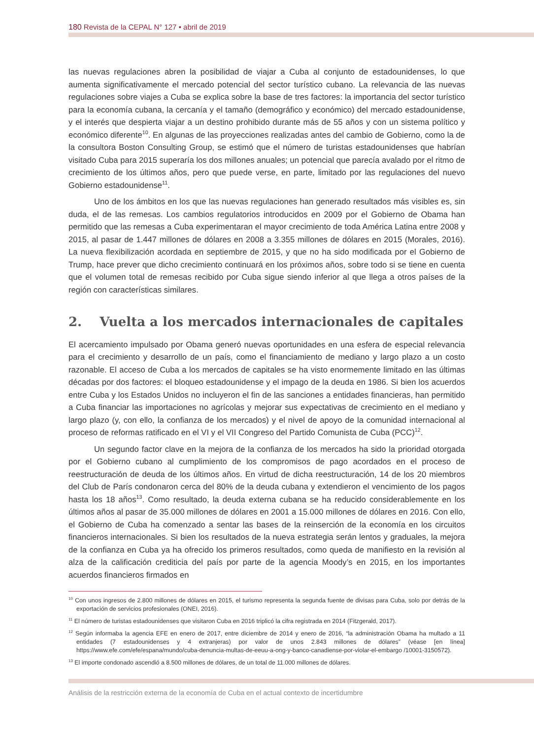180 Revista de la CEPAL N° 127 • abril de 2019
las nuevas regulaciones abren la posibilidad de viajar a Cuba al conjunto de estadounidenses, lo que aumenta significativamente el mercado potencial del sector turístico cubano. La relevancia de las nuevas regulaciones sobre viajes a Cuba se explica sobre la base de tres factores: la importancia del sector turístico para la economía cubana, la cercanía y el tamaño (demográfico y económico) del mercado estadounidense, y el interés que despierta viajar a un destino prohibido durante más de 55 años y con un sistema político y económico diferente<sup>10</sup>. En algunas de las proyecciones realizadas antes del cambio de Gobierno, como la de la consultora Boston Consulting Group, se estimó que el número de turistas estadounidenses que habrían visitado Cuba para 2015 superaría los dos millones anuales; un potencial que parecía avalado por el ritmo de crecimiento de los últimos años, pero que puede verse, en parte, limitado por las regulaciones del nuevo Gobierno estadounidense<sup>11</sup>.
Uno de los ámbitos en los que las nuevas regulaciones han generado resultados más visibles es, sin duda, el de las remesas. Los cambios regulatorios introducidos en 2009 por el Gobierno de Obama han permitido que las remesas a Cuba experimentaran el mayor crecimiento de toda América Latina entre 2008 y 2015, al pasar de 1.447 millones de dólares en 2008 a 3.355 millones de dólares en 2015 (Morales, 2016). La nueva flexibilización acordada en septiembre de 2015, y que no ha sido modificada por el Gobierno de Trump, hace prever que dicho crecimiento continuará en los próximos años, sobre todo si se tiene en cuenta que el volumen total de remesas recibido por Cuba sigue siendo inferior al que llega a otros países de la región con características similares.
2. Vuelta a los mercados internacionales de capitales
El acercamiento impulsado por Obama generó nuevas oportunidades en una esfera de especial relevancia para el crecimiento y desarrollo de un país, como el financiamiento de mediano y largo plazo a un costo razonable. El acceso de Cuba a los mercados de capitales se ha visto enormemente limitado en las últimas décadas por dos factores: el bloqueo estadounidense y el impago de la deuda en 1986. Si bien los acuerdos entre Cuba y los Estados Unidos no incluyeron el fin de las sanciones a entidades financieras, han permitido a Cuba financiar las importaciones no agrícolas y mejorar sus expectativas de crecimiento en el mediano y largo plazo (y, con ello, la confianza de los mercados) y el nivel de apoyo de la comunidad internacional al proceso de reformas ratificado en el VI y el VII Congreso del Partido Comunista de Cuba (PCC)<sup>12</sup>.
Un segundo factor clave en la mejora de la confianza de los mercados ha sido la prioridad otorgada por el Gobierno cubano al cumplimiento de los compromisos de pago acordados en el proceso de reestructuración de deuda de los últimos años. En virtud de dicha reestructuración, 14 de los 20 miembros del Club de París condonaron cerca del 80% de la deuda cubana y extendieron el vencimiento de los pagos hasta los 18 años<sup>13</sup>. Como resultado, la deuda externa cubana se ha reducido considerablemente en los últimos años al pasar de 35.000 millones de dólares en 2001 a 15.000 millones de dólares en 2016. Con ello, el Gobierno de Cuba ha comenzado a sentar las bases de la reinserción de la economía en los circuitos financieros internacionales. Si bien los resultados de la nueva estrategia serán lentos y graduales, la mejora de la confianza en Cuba ya ha ofrecido los primeros resultados, como queda de manifiesto en la revisión al alza de la calificación crediticia del país por parte de la agencia Moody’s en 2015, en los importantes acuerdos financieros firmados en
<sup>10</sup> Con unos ingresos de 2.800 millones de dólares en 2015, el turismo representa la segunda fuente de divisas para Cuba, solo por detrás de la exportación de servicios profesionales (ONEI, 2016).
<sup>11</sup> El número de turistas estadounidenses que visitaron Cuba en 2016 triplicó la cifra registrada en 2014 (Fitzgerald, 2017).
<sup>12</sup> Según informaba la agencia EFE en enero de 2017, entre diciembre de 2014 y enero de 2016, “la administración Obama ha multado a 11 entidades (7 estadounidenses y 4 extranjeras) por valor de unos 2.843 millones de dólares” (véase [en línea] https://www.efe.com/efe/espana/mundo/cuba-denuncia-multas-de-eeuu-a-ong-y-banco-canadiense-por-violar-el-embargo /10001-3150572).
<sup>13</sup> El importe condonado ascendió a 8.500 millones de dólares, de un total de 11.000 millones de dólares.
Análisis de la restricción externa de la economía de Cuba en el actual contexto de incertidumbre